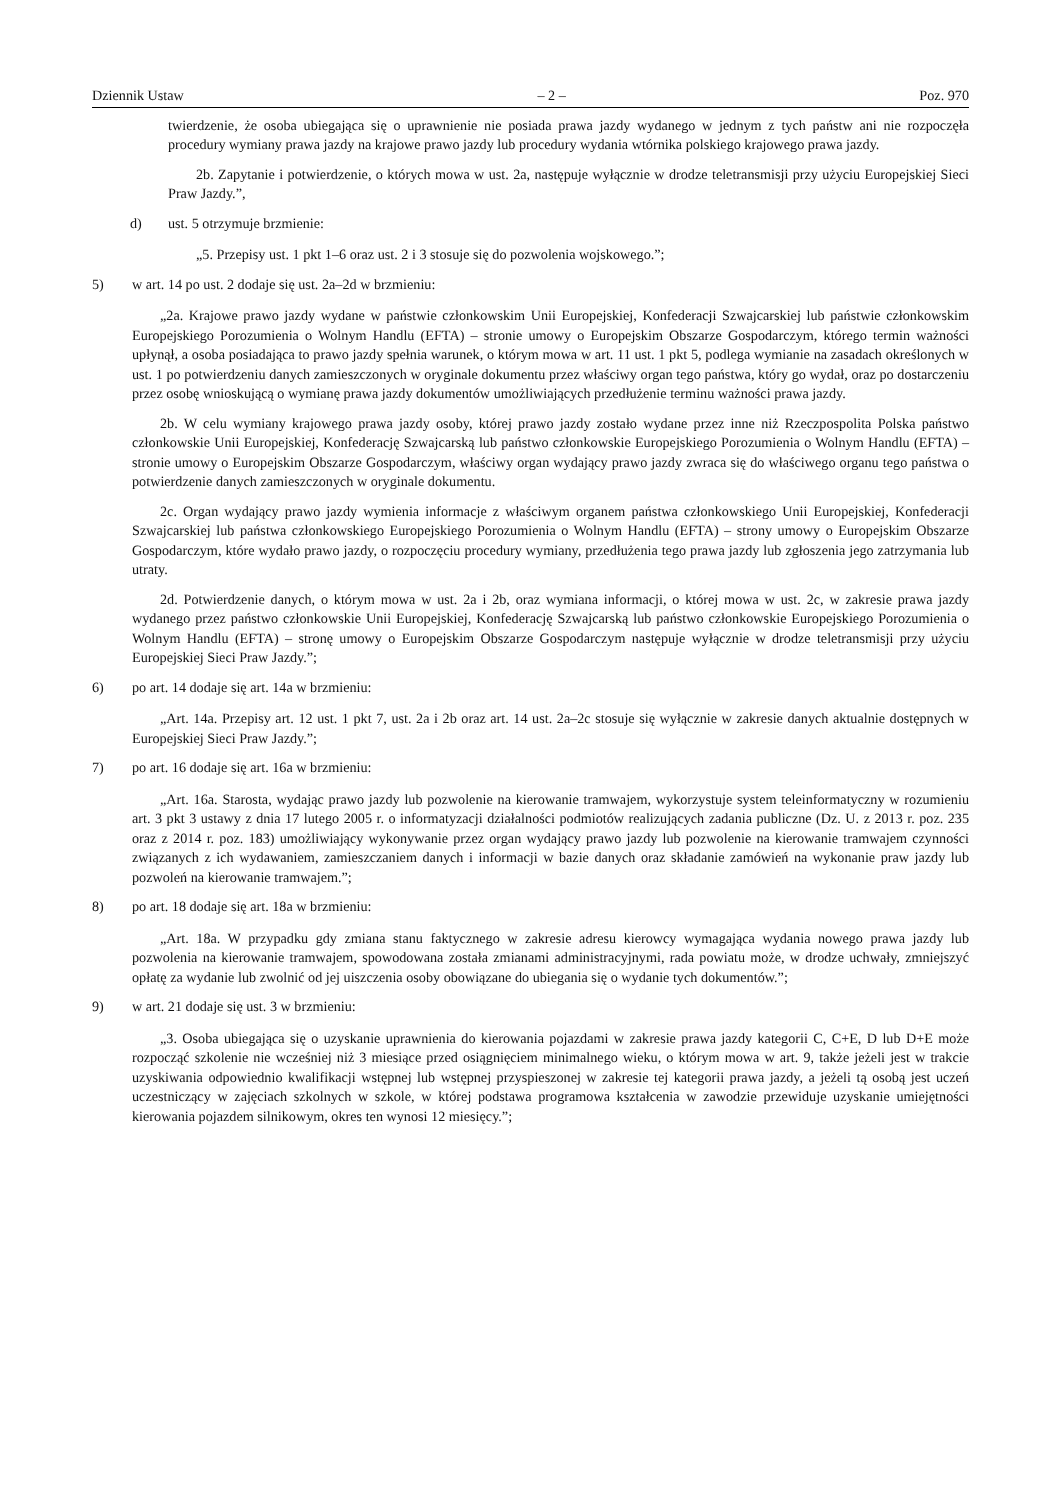Dziennik Ustaw – 2 – Poz. 970
twierdzenie, że osoba ubiegająca się o uprawnienie nie posiada prawa jazdy wydanego w jednym z tych państw ani nie rozpoczęła procedury wymiany prawa jazdy na krajowe prawo jazdy lub procedury wydania wtórnika polskiego krajowego prawa jazdy.
2b. Zapytanie i potwierdzenie, o których mowa w ust. 2a, następuje wyłącznie w drodze teletransmisji przy użyciu Europejskiej Sieci Praw Jazdy.”,
d) ust. 5 otrzymuje brzmienie:
„5. Przepisy ust. 1 pkt 1–6 oraz ust. 2 i 3 stosuje się do pozwolenia wojskowego.”;
5) w art. 14 po ust. 2 dodaje się ust. 2a–2d w brzmieniu:
„2a. Krajowe prawo jazdy wydane w państwie członkowskim Unii Europejskiej, Konfederacji Szwajcarskiej lub państwie członkowskim Europejskiego Porozumienia o Wolnym Handlu (EFTA) – stronie umowy o Europejskim Obszarze Gospodarczym, którego termin ważności upłynął, a osoba posiadająca to prawo jazdy spełnia warunek, o którym mowa w art. 11 ust. 1 pkt 5, podlega wymianie na zasadach określonych w ust. 1 po potwierdzeniu danych zamieszczonych w oryginale dokumentu przez właściwy organ tego państwa, który go wydał, oraz po dostarczeniu przez osobę wnioskującą o wymianę prawa jazdy dokumentów umożliwiających przedłużenie terminu ważności prawa jazdy.
2b. W celu wymiany krajowego prawa jazdy osoby, której prawo jazdy zostało wydane przez inne niż Rzeczpospolita Polska państwo członkowskie Unii Europejskiej, Konfederację Szwajcarską lub państwo członkowskie Europejskiego Porozumienia o Wolnym Handlu (EFTA) – stronie umowy o Europejskim Obszarze Gospodarczym, właściwy organ wydający prawo jazdy zwraca się do właściwego organu tego państwa o potwierdzenie danych zamieszczonych w oryginale dokumentu.
2c. Organ wydający prawo jazdy wymienia informacje z właściwym organem państwa członkowskiego Unii Europejskiej, Konfederacji Szwajcarskiej lub państwa członkowskiego Europejskiego Porozumienia o Wolnym Handlu (EFTA) – strony umowy o Europejskim Obszarze Gospodarczym, które wydało prawo jazdy, o rozpoczęciu procedury wymiany, przedłużenia tego prawa jazdy lub zgłoszenia jego zatrzymania lub utraty.
2d. Potwierdzenie danych, o którym mowa w ust. 2a i 2b, oraz wymiana informacji, o której mowa w ust. 2c, w zakresie prawa jazdy wydanego przez państwo członkowskie Unii Europejskiej, Konfederację Szwajcarską lub państwo członkowskie Europejskiego Porozumienia o Wolnym Handlu (EFTA) – stronę umowy o Europejskim Obszarze Gospodarczym następuje wyłącznie w drodze teletransmisji przy użyciu Europejskiej Sieci Praw Jazdy.”;
6) po art. 14 dodaje się art. 14a w brzmieniu:
„Art. 14a. Przepisy art. 12 ust. 1 pkt 7, ust. 2a i 2b oraz art. 14 ust. 2a–2c stosuje się wyłącznie w zakresie danych aktualnie dostępnych w Europejskiej Sieci Praw Jazdy.”;
7) po art. 16 dodaje się art. 16a w brzmieniu:
„Art. 16a. Starosta, wydając prawo jazdy lub pozwolenie na kierowanie tramwajem, wykorzystuje system teleinformatyczny w rozumieniu art. 3 pkt 3 ustawy z dnia 17 lutego 2005 r. o informatyzacji działalności podmiotów realizujących zadania publiczne (Dz. U. z 2013 r. poz. 235 oraz z 2014 r. poz. 183) umożliwiający wykonywanie przez organ wydający prawo jazdy lub pozwolenie na kierowanie tramwajem czynności związanych z ich wydawaniem, zamieszczaniem danych i informacji w bazie danych oraz składanie zamówień na wykonanie praw jazdy lub pozwoleń na kierowanie tramwajem.”;
8) po art. 18 dodaje się art. 18a w brzmieniu:
„Art. 18a. W przypadku gdy zmiana stanu faktycznego w zakresie adresu kierowcy wymagająca wydania nowego prawa jazdy lub pozwolenia na kierowanie tramwajem, spowodowana została zmianami administracyjnymi, rada powiatu może, w drodze uchwały, zmniejszyć opłatę za wydanie lub zwolnić od jej uiszczenia osoby obowiązane do ubiegania się o wydanie tych dokumentów.”;
9) w art. 21 dodaje się ust. 3 w brzmieniu:
„3. Osoba ubiegająca się o uzyskanie uprawnienia do kierowania pojazdami w zakresie prawa jazdy kategorii C, C+E, D lub D+E może rozpocząć szkolenie nie wcześniej niż 3 miesiące przed osiągnięciem minimalnego wieku, o którym mowa w art. 9, także jeżeli jest w trakcie uzyskiwania odpowiednio kwalifikacji wstępnej lub wstępnej przyspieszonej w zakresie tej kategorii prawa jazdy, a jeżeli tą osobą jest uczeń uczestniczący w zajęciach szkolnych w szkole, w której podstawa programowa kształcenia w zawodzie przewiduje uzyskanie umiejętności kierowania pojazdem silnikowym, okres ten wynosi 12 miesięcy.”;